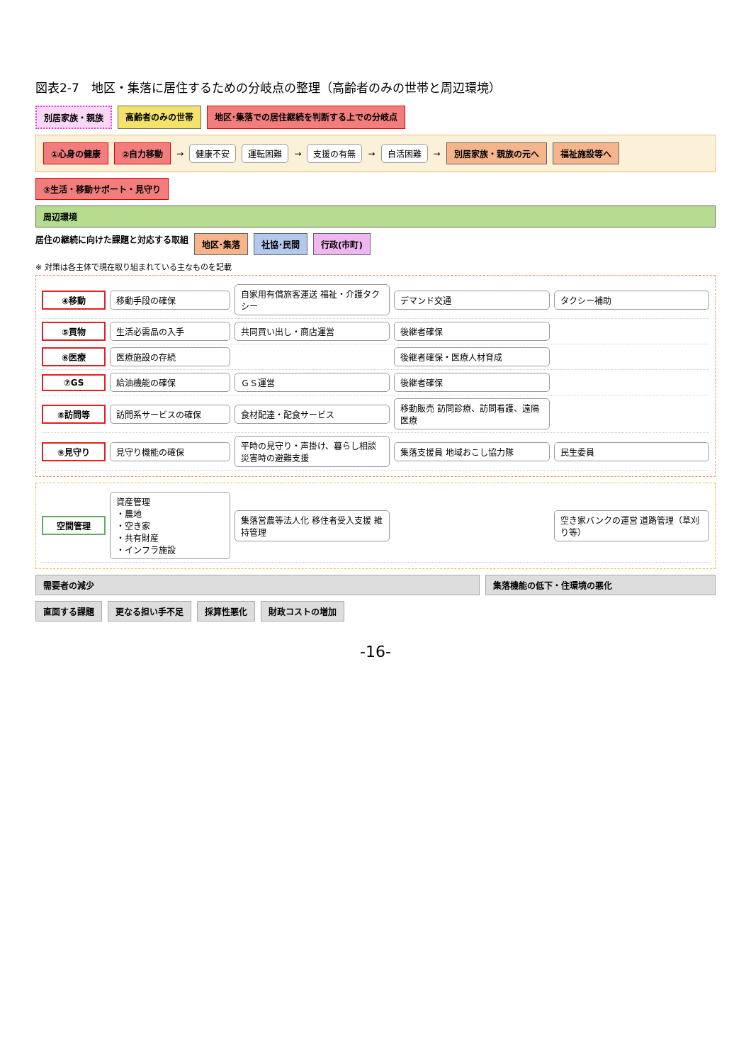図表2-7　地区・集落に居住するための分岐点の整理（高齢者のみの世帯と周辺環境）
別居家族・親族 高齢者のみの世帯 地区･集落での居住継続を判断する上での分岐点
①心身の健康 ②自力移動 → 健康不安 運転困難 → 支援の有無 → 自活困難 → 別居家族・親族の元へ 福祉施設等へ
③生活・移動サポート・見守り
周辺環境
居住の継続に向けた課題と対応する取組
地区･集落 社協･民間 行政(市町)
※ 対策は各主体で現在取り組まれている主なものを記載
④移動 移動手段の確保 自家用有償旅客運送 福祉・介護タクシー デマンド交通 タクシー補助
⑤買物 生活必需品の入手 共同買い出し・商店運営 後継者確保
⑥医療 医療施設の存続 後継者確保・医療人材育成
⑦GS 給油機能の確保 ＧＳ運営 後継者確保
⑧訪問等 訪問系サービスの確保 食材配達・配食サービス 移動販売 訪問診療、訪問看護、遠隔医療
⑨見守り 見守り機能の確保 平時の見守り・声掛け、暮らし相談 災害時の避難支援 集落支援員 地域おこし協力隊 民生委員
空間管理 資産管理
・農地
・空き家
・共有財産
・インフラ施設 集落営農等法人化 移住者受入支援 維持管理 空き家バンクの運営 道路管理（草刈り等）
需要者の減少 集落機能の低下・住環境の悪化
直面する課題 更なる担い手不足 採算性悪化 財政コストの増加
-16-